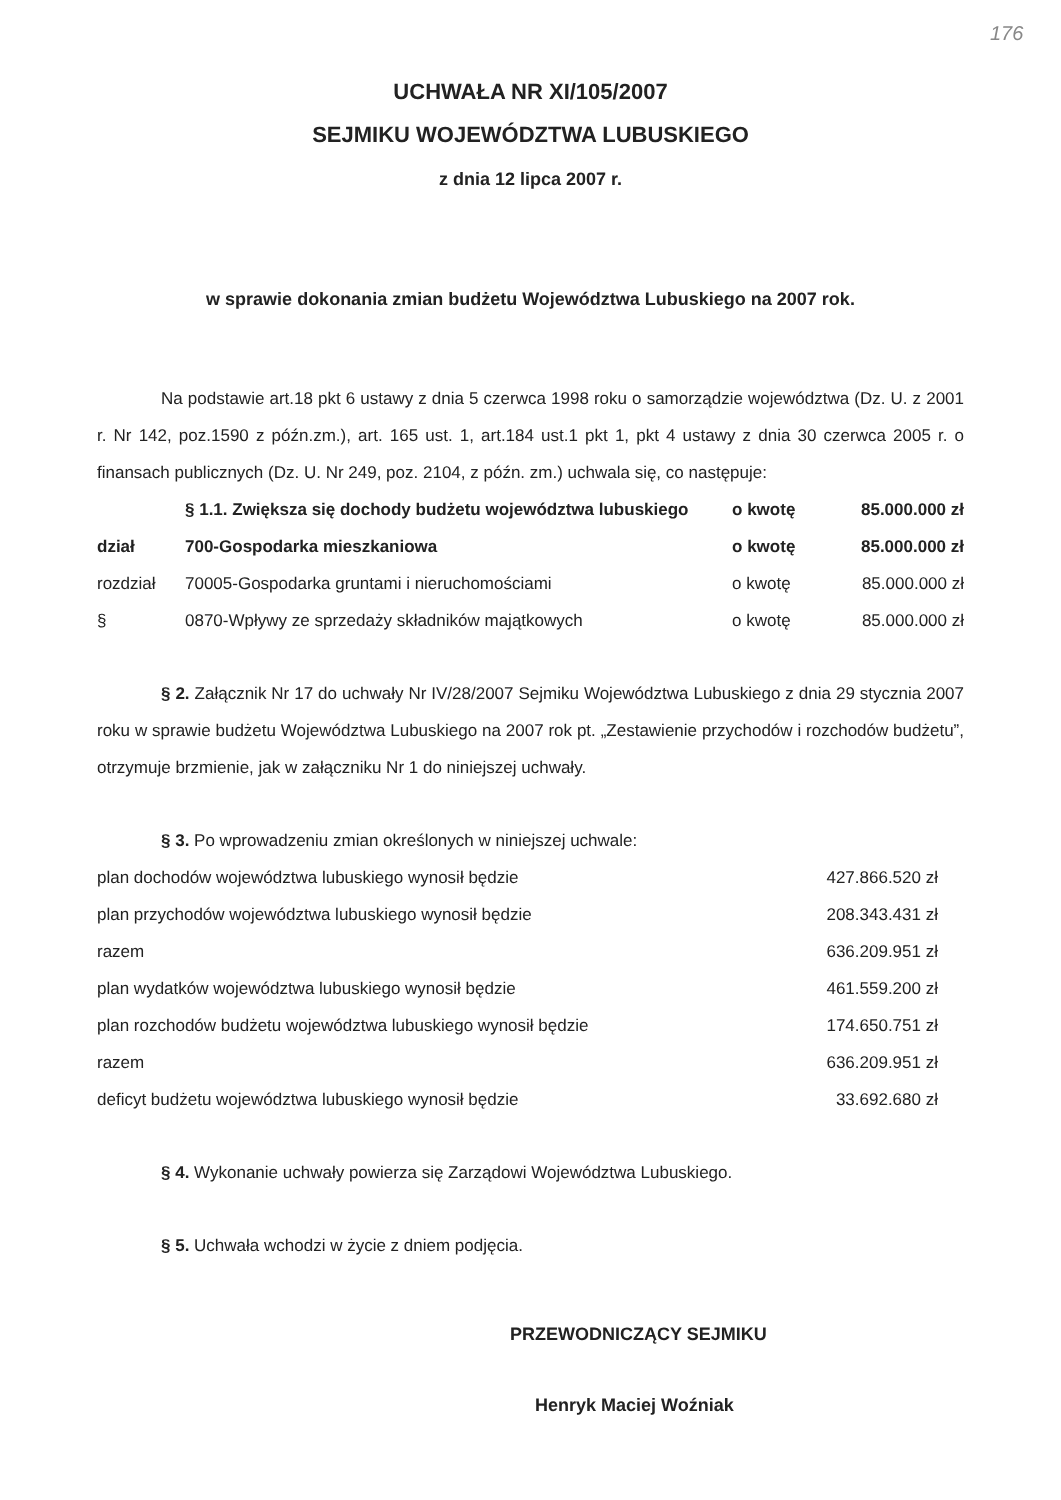176
UCHWAŁA NR XI/105/2007
SEJMIKU WOJEWÓDZTWA LUBUSKIEGO
z dnia 12 lipca 2007 r.
w sprawie dokonania zmian budżetu Województwa Lubuskiego na 2007 rok.
Na podstawie art.18 pkt 6 ustawy z dnia 5 czerwca 1998 roku o samorządzie województwa (Dz. U. z 2001 r. Nr 142, poz.1590 z późn.zm.), art. 165 ust. 1, art.184 ust.1 pkt 1, pkt 4 ustawy z dnia 30 czerwca 2005 r. o finansach publicznych (Dz. U. Nr 249, poz. 2104, z późn. zm.) uchwala się, co następuje:
| | § 1.1. Zwiększa się dochody budżetu województwa lubuskiego | o kwotę | 85.000.000 zł |
| dział | 700-Gospodarka mieszkaniowa | o kwotę | 85.000.000 zł |
| rozdział | 70005-Gospodarka gruntami i nieruchomościami | o kwotę | 85.000.000 zł |
| § | 0870-Wpływy ze sprzedaży składników majątkowych | o kwotę | 85.000.000 zł |
§ 2. Załącznik Nr 17 do uchwały Nr IV/28/2007 Sejmiku Województwa Lubuskiego z dnia 29 stycznia 2007 roku w sprawie budżetu Województwa Lubuskiego na 2007 rok pt. „Zestawienie przychodów i rozchodów budżetu”, otrzymuje brzmienie, jak w załączniku Nr 1 do niniejszej uchwały.
§ 3. Po wprowadzeniu zmian określonych w niniejszej uchwale:
| plan dochodów województwa lubuskiego wynosił będzie | 427.866.520 zł |
| plan przychodów województwa lubuskiego wynosił będzie | 208.343.431 zł |
| razem | 636.209.951 zł |
| plan wydatków województwa lubuskiego wynosił będzie | 461.559.200 zł |
| plan rozchodów budżetu województwa lubuskiego wynosił będzie | 174.650.751 zł |
| razem | 636.209.951 zł |
| deficyt budżetu województwa lubuskiego wynosił będzie | 33.692.680 zł |
§ 4. Wykonanie uchwały powierza się Zarządowi Województwa Lubuskiego.
§ 5. Uchwała wchodzi w życie z dniem podjęcia.
PRZEWODNICZĄCY SEJMIKU
Henryk Maciej Woźniak